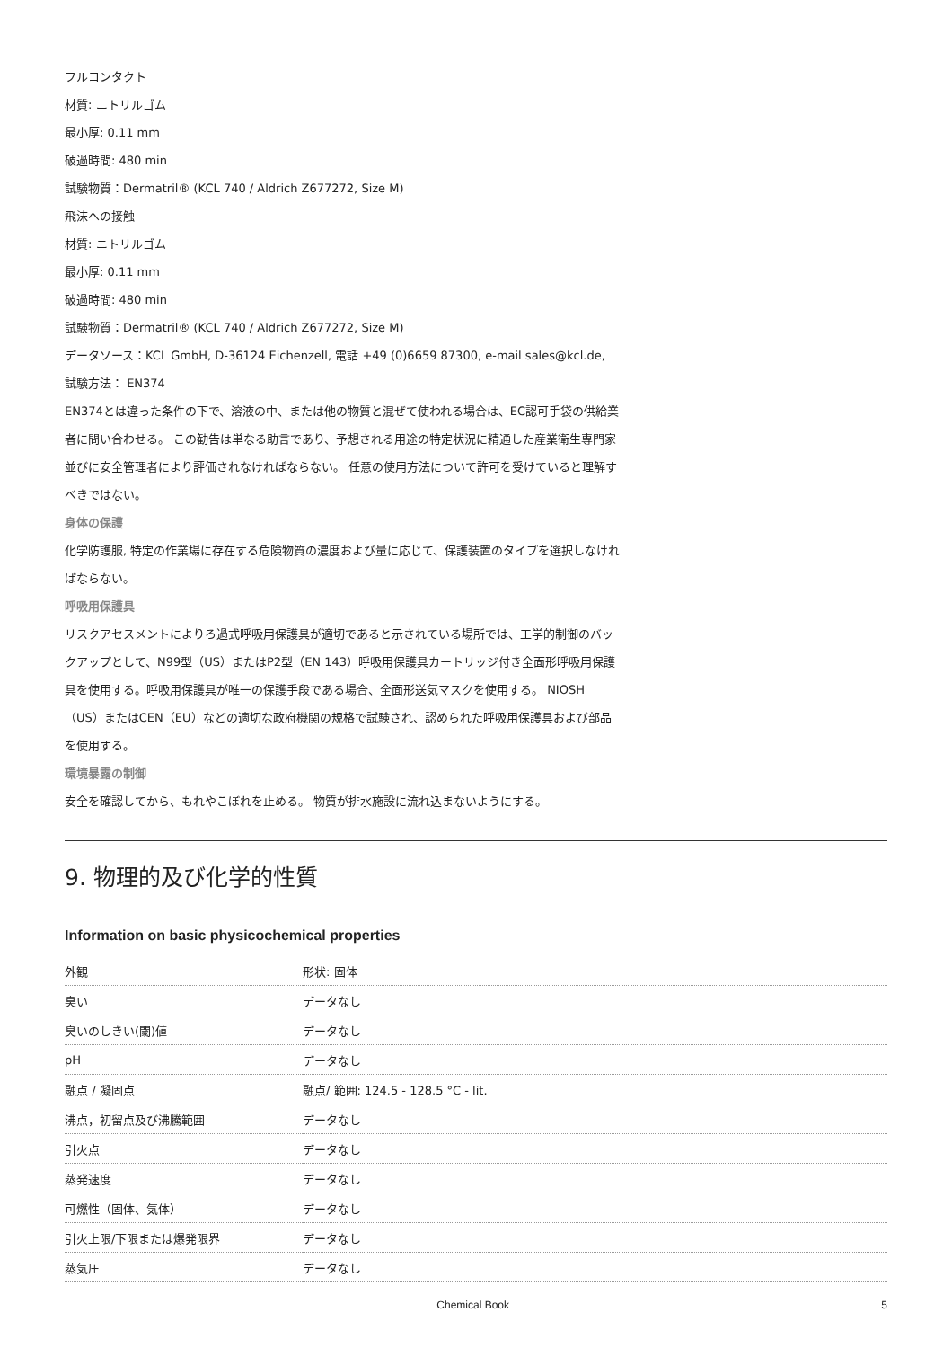フルコンタクト
材質: ニトリルゴム
最小厚: 0.11 mm
破過時間: 480 min
試験物質：Dermatril® (KCL 740 / Aldrich Z677272, Size M)
飛沫への接触
材質: ニトリルゴム
最小厚: 0.11 mm
破過時間: 480 min
試験物質：Dermatril® (KCL 740 / Aldrich Z677272, Size M)
データソース：KCL GmbH, D-36124 Eichenzell, 電話 +49 (0)6659 87300, e-mail sales@kcl.de,
試験方法： EN374
EN374とは違った条件の下で、溶液の中、または他の物質と混ぜて使われる場合は、EC認可手袋の供給業者に問い合わせる。 この勧告は単なる助言であり、予想される用途の特定状況に精通した産業衛生専門家並びに安全管理者により評価されなければならない。 任意の使用方法について許可を受けていると理解すべきではない。
身体の保護
化学防護服, 特定の作業場に存在する危険物質の濃度および量に応じて、保護装置のタイプを選択しなければならない。
呼吸用保護具
リスクアセスメントによりろ過式呼吸用保護具が適切であると示されている場所では、工学的制御のバックアップとして、N99型（US）またはP2型（EN 143）呼吸用保護具カートリッジ付き全面形呼吸用保護具を使用する。呼吸用保護具が唯一の保護手段である場合、全面形送気マスクを使用する。 NIOSH（US）またはCEN（EU）などの適切な政府機関の規格で試験され、認められた呼吸用保護具および部品を使用する。
環境暴露の制御
安全を確認してから、もれやこぼれを止める。 物質が排水施設に流れ込まないようにする。
9. 物理的及び化学的性質
Information on basic physicochemical properties
| 外観 | 形状: 固体 |
| 臭い | データなし |
| 臭いのしきい(閾)値 | データなし |
| pH | データなし |
| 融点 / 凝固点 | 融点/ 範囲: 124.5 - 128.5 °C - lit. |
| 沸点，初留点及び沸騰範囲 | データなし |
| 引火点 | データなし |
| 蒸発速度 | データなし |
| 可燃性（固体、気体） | データなし |
| 引火上限/下限または爆発限界 | データなし |
| 蒸気圧 | データなし |
Chemical Book 5